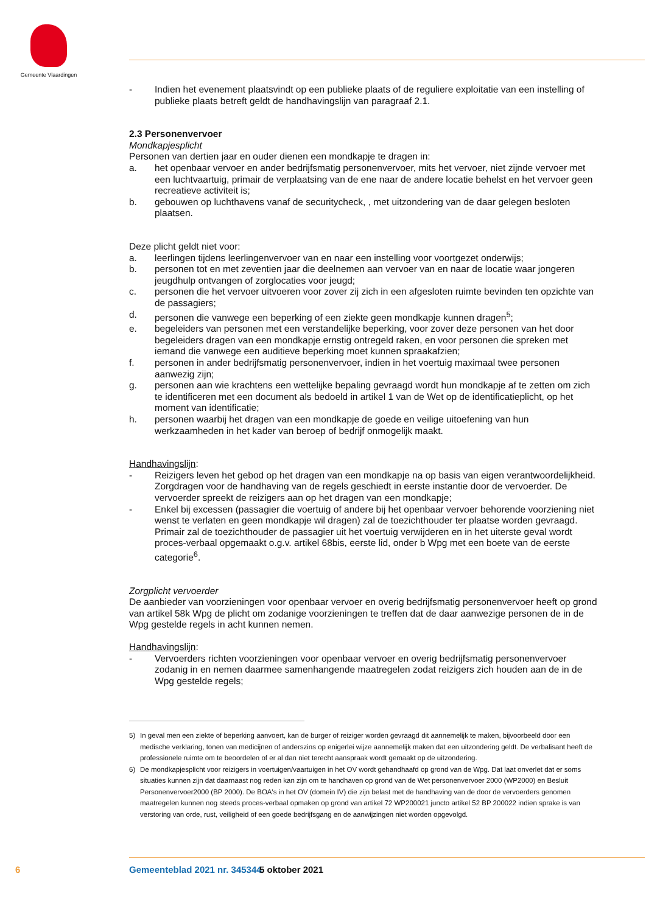Gemeente Vlaardingen
- Indien het evenement plaatsvindt op een publieke plaats of de reguliere exploitatie van een instelling of publieke plaats betreft geldt de handhavingslijn van paragraaf 2.1.
2.3 Personenvervoer
Mondkapjesplicht
Personen van dertien jaar en ouder dienen een mondkapje te dragen in:
a. het openbaar vervoer en ander bedrijfsmatig personenvervoer, mits het vervoer, niet zijnde vervoer met een luchtvaartuig, primair de verplaatsing van de ene naar de andere locatie behelst en het vervoer geen recreatieve activiteit is;
b. gebouwen op luchthavens vanaf de securitycheck, , met uitzondering van de daar gelegen besloten plaatsen.
Deze plicht geldt niet voor:
a. leerlingen tijdens leerlingenvervoer van en naar een instelling voor voortgezet onderwijs;
b. personen tot en met zeventien jaar die deelnemen aan vervoer van en naar de locatie waar jongeren jeugdhulp ontvangen of zorglocaties voor jeugd;
c. personen die het vervoer uitvoeren voor zover zij zich in een afgesloten ruimte bevinden ten opzichte van de passagiers;
d. personen die vanwege een beperking of een ziekte geen mondkapje kunnen dragen<sup>5</sup>;
e. begeleiders van personen met een verstandelijke beperking, voor zover deze personen van het door begeleiders dragen van een mondkapje ernstig ontregeld raken, en voor personen die spreken met iemand die vanwege een auditieve beperking moet kunnen spraakafzien;
f. personen in ander bedrijfsmatig personenvervoer, indien in het voertuig maximaal twee personen aanwezig zijn;
g. personen aan wie krachtens een wettelijke bepaling gevraagd wordt hun mondkapje af te zetten om zich te identificeren met een document als bedoeld in artikel 1 van de Wet op de identificatieplicht, op het moment van identificatie;
h. personen waarbij het dragen van een mondkapje de goede en veilige uitoefening van hun werkzaamheden in het kader van beroep of bedrijf onmogelijk maakt.
Handhavingslijn:
- Reizigers leven het gebod op het dragen van een mondkapje na op basis van eigen verantwoordelijkheid. Zorgdragen voor de handhaving van de regels geschiedt in eerste instantie door de vervoerder. De vervoerder spreekt de reizigers aan op het dragen van een mondkapje;
- Enkel bij excessen (passagier die voertuig of andere bij het openbaar vervoer behorende voorziening niet wenst te verlaten en geen mondkapje wil dragen) zal de toezichthouder ter plaatse worden gevraagd. Primair zal de toezichthouder de passagier uit het voertuig verwijderen en in het uiterste geval wordt proces-verbaal opgemaakt o.g.v. artikel 68bis, eerste lid, onder b Wpg met een boete van de eerste categorie<sup>6</sup>.
Zorgplicht vervoerder
De aanbieder van voorzieningen voor openbaar vervoer en overig bedrijfsmatig personenvervoer heeft op grond van artikel 58k Wpg de plicht om zodanige voorzieningen te treffen dat de daar aanwezige personen de in de Wpg gestelde regels in acht kunnen nemen.
Handhavingslijn:
- Vervoerders richten voorzieningen voor openbaar vervoer en overig bedrijfsmatig personenvervoer zodanig in en nemen daarmee samenhangende maatregelen zodat reizigers zich houden aan de in de Wpg gestelde regels;
5) In geval men een ziekte of beperking aanvoert, kan de burger of reiziger worden gevraagd dit aannemelijk te maken, bijvoorbeeld door een medische verklaring, tonen van medicijnen of anderszins op enigerlei wijze aannemelijk maken dat een uitzondering geldt. De verbalisant heeft de professionele ruimte om te beoordelen of er al dan niet terecht aanspraak wordt gemaakt op de uitzondering.
6) De mondkapjesplicht voor reizigers in voertuigen/vaartuigen in het OV wordt gehandhaafd op grond van de Wpg. Dat laat onverlet dat er soms situaties kunnen zijn dat daarnaast nog reden kan zijn om te handhaven op grond van de Wet personenvervoer 2000 (WP2000) en Besluit Personenvervoer2000 (BP 2000). De BOA's in het OV (domein IV) die zijn belast met de handhaving van de door de vervoerders genomen maatregelen kunnen nog steeds proces-verbaal opmaken op grond van artikel 72 WP200021 juncto artikel 52 BP 200022 indien sprake is van verstoring van orde, rust, veiligheid of een goede bedrijfsgang en de aanwijzingen niet worden opgevolgd.
6 Gemeenteblad 2021 nr. 345344 5 oktober 2021